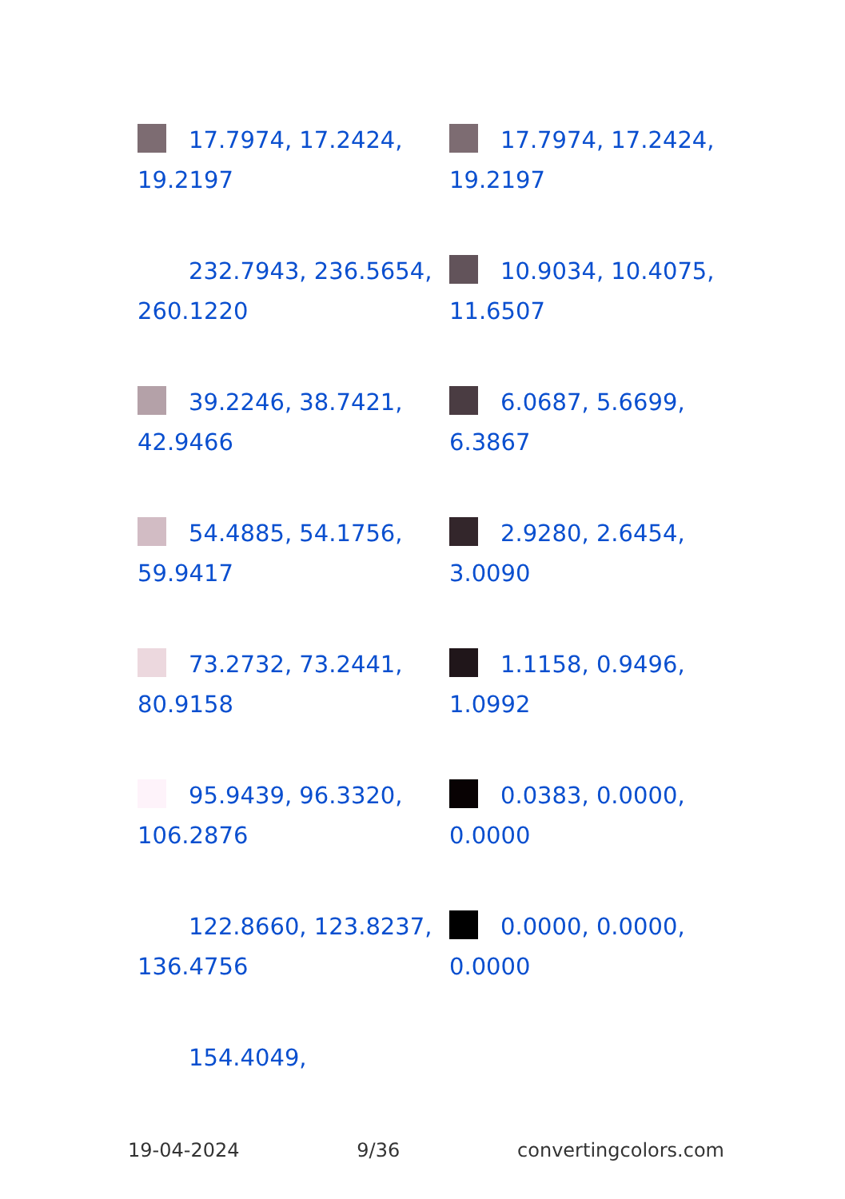17.7974, 17.2424, 19.2197
17.7974, 17.2424, 19.2197
232.7943, 236.5654, 260.1220
10.9034, 10.4075, 11.6507
39.2246, 38.7421, 42.9466
6.0687, 5.6699, 6.3867
54.4885, 54.1756, 59.9417
2.9280, 2.6454, 3.0090
73.2732, 73.2441, 80.9158
1.1158, 0.9496, 1.0992
95.9439, 96.3320, 106.2876
0.0383, 0.0000, 0.0000
122.8660, 123.8237, 136.4756
0.0000, 0.0000, 0.0000
154.4049,
19-04-2024 9/36 convertingcolors.com